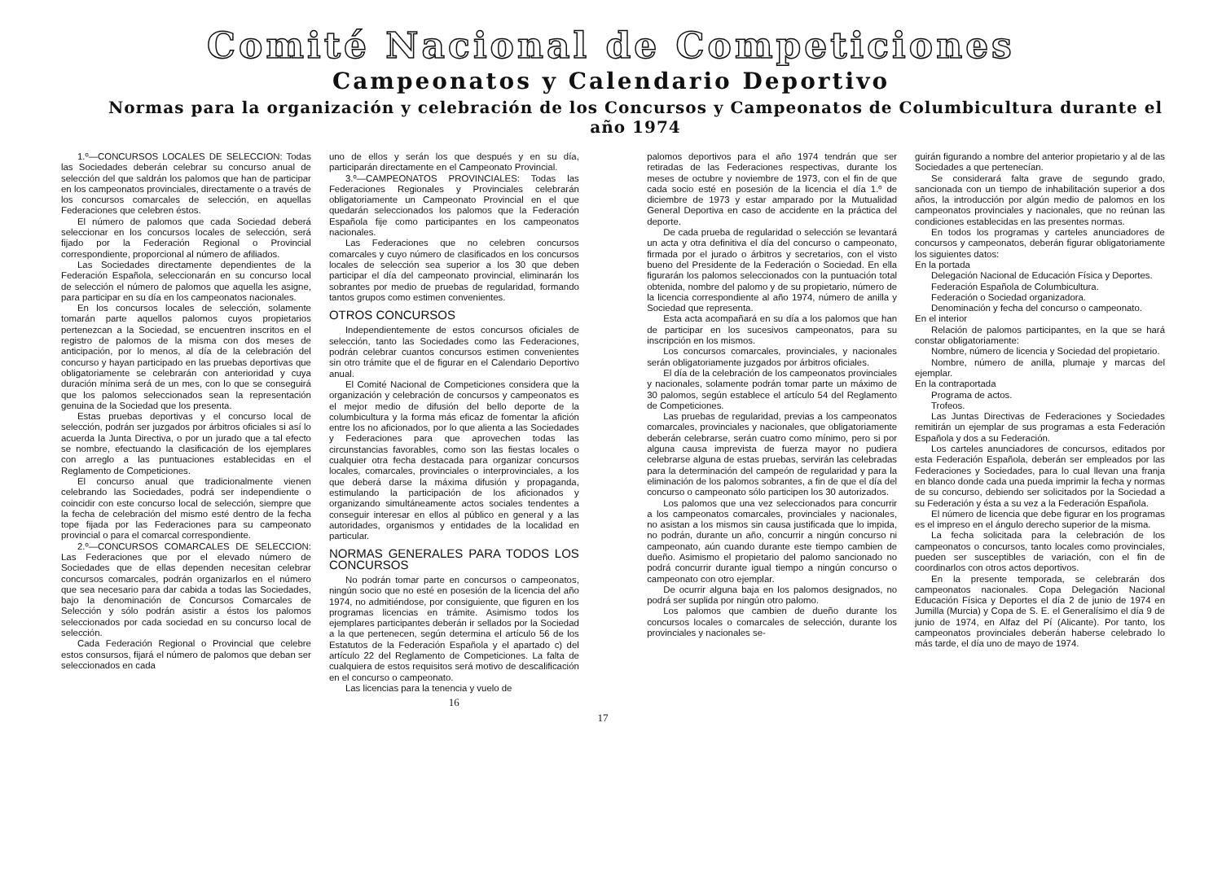Comité Nacional de Competiciones
Campeonatos y Calendario Deportivo
Normas para la organización y celebración de los Concursos y Campeonatos de Columbicultura durante el año 1974
1.º—CONCURSOS LOCALES DE SELECCION: Todas las Sociedades deberán celebrar su concurso anual de selección del que saldrán los palomos que han de participar en los campeonatos provinciales, directamente o a través de los concursos comarcales de selección, en aquellas Federaciones que celebren éstos.
El número de palomos que cada Sociedad deberá seleccionar en los concursos locales de selección, será fijado por la Federación Regional o Provincial correspondiente, proporcional al número de afiliados.
Las Sociedades directamente dependientes de la Federación Española, seleccionarán en su concurso local de selección el número de palomos que aquella les asigne, para participar en su día en los campeonatos nacionales.
En los concursos locales de selección, solamente tomarán parte aquellos palomos cuyos propietarios pertenezcan a la Sociedad, se encuentren inscritos en el registro de palomos de la misma con dos meses de anticipación, por lo menos, al día de la celebración del concurso y hayan participado en las pruebas deportivas que obligatoriamente se celebrarán con anterioridad y cuya duración mínima será de un mes, con lo que se conseguirá que los palomos seleccionados sean la representación genuina de la Sociedad que los presenta.
Estas pruebas deportivas y el concurso local de selección, podrán ser juzgados por árbitros oficiales si así lo acuerda la Junta Directiva, o por un jurado que a tal efecto se nombre, efectuando la clasificación de los ejemplares con arreglo a las puntuaciones establecidas en el Reglamento de Competiciones.
El concurso anual que tradicionalmente vienen celebrando las Sociedades, podrá ser independiente o coincidir con este concurso local de selección, siempre que la fecha de celebración del mismo esté dentro de la fecha tope fijada por las Federaciones para su campeonato provincial o para el comarcal correspondiente.
2.º—CONCURSOS COMARCALES DE SELECCION: Las Federaciones que por el elevado número de Sociedades que de ellas dependen necesitan celebrar concursos comarcales, podrán organizarlos en el número que sea necesario para dar cabida a todas las Sociedades, bajo la denominación de Concursos Comarcales de Selección y sólo podrán asistir a éstos los palomos seleccionados por cada sociedad en su concurso local de selección.
Cada Federación Regional o Provincial que celebre estos consursos, fijará el número de palomos que deban ser seleccionados en cada
uno de ellos y serán los que después y en su día, participarán directamente en el Campeonato Provincial.
3.º—CAMPEONATOS PROVINCIALES: Todas las Federaciones Regionales y Provinciales celebrarán obligatoriamente un Campeonato Provincial en el que quedarán seleccionados los palomos que la Federación Española fije como participantes en los campeonatos nacionales.
Las Federaciones que no celebren concursos comarcales y cuyo número de clasificados en los concursos locales de selección sea superior a los 30 que deben participar el día del campeonato provincial, eliminarán los sobrantes por medio de pruebas de regularidad, formando tantos grupos como estimen convenientes.
OTROS CONCURSOS
Independientemente de estos concursos oficiales de selección, tanto las Sociedades como las Federaciones, podrán celebrar cuantos concursos estimen convenientes sin otro trámite que el de figurar en el Calendario Deportivo anual.
El Comité Nacional de Competiciones considera que la organización y celebración de concursos y campeonatos es el mejor medio de difusión del bello deporte de la columbicultura y la forma más eficaz de fomentar la afición entre los no aficionados, por lo que alienta a las Sociedades y Federaciones para que aprovechen todas las circunstancias favorables, como son las fiestas locales o cualquier otra fecha destacada para organizar concursos locales, comarcales, provinciales o interprovinciales, a los que deberá darse la máxima difusión y propaganda, estimulando la participación de los aficionados y organizando simultáneamente actos sociales tendentes a conseguir interesar en ellos al público en general y a las autoridades, organismos y entidades de la localidad en particular.
NORMAS GENERALES PARA TODOS LOS CONCURSOS
No podrán tomar parte en concursos o campeonatos, ningún socio que no esté en posesión de la licencia del año 1974, no admitiéndose, por consiguiente, que figuren en los programas licencias en trámite. Asimismo todos los ejemplares participantes deberán ir sellados por la Sociedad a la que pertenecen, según determina el artículo 56 de los Estatutos de la Federación Española y el apartado c) del artículo 22 del Reglamento de Competiciones. La falta de cualquiera de estos requisitos será motivo de descalificación en el concurso o campeonato.
Las licencias para la tenencia y vuelo de
16
palomos deportivos para el año 1974 tendrán que ser retiradas de las Federaciones respectivas, durante los meses de octubre y noviembre de 1973, con el fin de que cada socio esté en posesión de la licencia el día 1.º de diciembre de 1973 y estar amparado por la Mutualidad General Deportiva en caso de accidente en la práctica del deporte.
De cada prueba de regularidad o selección se levantará un acta y otra definitiva el día del concurso o campeonato, firmada por el jurado o árbitros y secretarios, con el visto bueno del Presidente de la Federación o Sociedad. En ella figurarán los palomos seleccionados con la puntuación total obtenida, nombre del palomo y de su propietario, número de la licencia correspondiente al año 1974, número de anilla y Sociedad que representa.
Esta acta acompañará en su día a los palomos que han de participar en los sucesivos campeonatos, para su inscripción en los mismos.
Los concursos comarcales, provinciales, y nacionales serán obligatoriamente juzgados por árbitros oficiales.
El día de la celebración de los campeonatos provinciales y nacionales, solamente podrán tomar parte un máximo de 30 palomos, según establece el artículo 54 del Reglamento de Competiciones.
Las pruebas de regularidad, previas a los campeonatos comarcales, provinciales y nacionales, que obligatoriamente deberán celebrarse, serán cuatro como mínimo, pero si por alguna causa imprevista de fuerza mayor no pudiera celebrarse alguna de estas pruebas, servirán las celebradas para la determinación del campeón de regularidad y para la eliminación de los palomos sobrantes, a fin de que el día del concurso o campeonato sólo participen los 30 autorizados.
Los palomos que una vez seleccionados para concurrir a los campeonatos comarcales, provinciales y nacionales, no asistan a los mismos sin causa justificada que lo impida, no podrán, durante un año, concurrir a ningún concurso ni campeonato, aún cuando durante este tiempo cambien de dueño. Asimismo el propietario del palomo sancionado no podrá concurrir durante igual tiempo a ningún concurso o campeonato con otro ejemplar.
De ocurrir alguna baja en los palomos designados, no podrá ser suplida por ningún otro palomo.
Los palomos que cambien de dueño durante los concursos locales o comarcales de selección, durante los provinciales y nacionales se-
guirán figurando a nombre del anterior propietario y al de las Sociedades a que pertenecían.
Se considerará falta grave de segundo grado, sancionada con un tiempo de inhabilitación superior a dos años, la introducción por algún medio de palomos en los campeonatos provinciales y nacionales, que no reúnan las condiciones establecidas en las presentes normas.
En todos los programas y carteles anunciadores de concursos y campeonatos, deberán figurar obligatoriamente los siguientes datos:
En la portada
Delegación Nacional de Educación Física y Deportes.
Federación Española de Columbicultura.
Federación o Sociedad organizadora.
Denominación y fecha del concurso o campeonato.
En el interior
Relación de palomos participantes, en la que se hará constar obligatoriamente:
Nombre, número de licencia y Sociedad del propietario.
Nombre, número de anilla, plumaje y marcas del ejemplar.
En la contraportada
Programa de actos.
Trofeos.
Las Juntas Directivas de Federaciones y Sociedades remitirán un ejemplar de sus programas a esta Federación Española y dos a su Federación.
Los carteles anunciadores de concursos, editados por esta Federación Española, deberán ser empleados por las Federaciones y Sociedades, para lo cual llevan una franja en blanco donde cada una pueda imprimir la fecha y normas de su concurso, debiendo ser solicitados por la Sociedad a su Federación y ésta a su vez a la Federación Española.
El número de licencia que debe figurar en los programas es el impreso en el ángulo derecho superior de la misma.
La fecha solicitada para la celebración de los campeonatos o concursos, tanto locales como provinciales, pueden ser susceptibles de variación, con el fin de coordinarlos con otros actos deportivos.
En la presente temporada, se celebrarán dos campeonatos nacionales. Copa Delegación Nacional Educación Física y Deportes el día 2 de junio de 1974 en Jumilla (Murcia) y Copa de S. E. el Generalísimo el día 9 de junio de 1974, en Alfaz del Pí (Alicante). Por tanto, los campeonatos provinciales deberán haberse celebrado lo más tarde, el día uno de mayo de 1974.
17